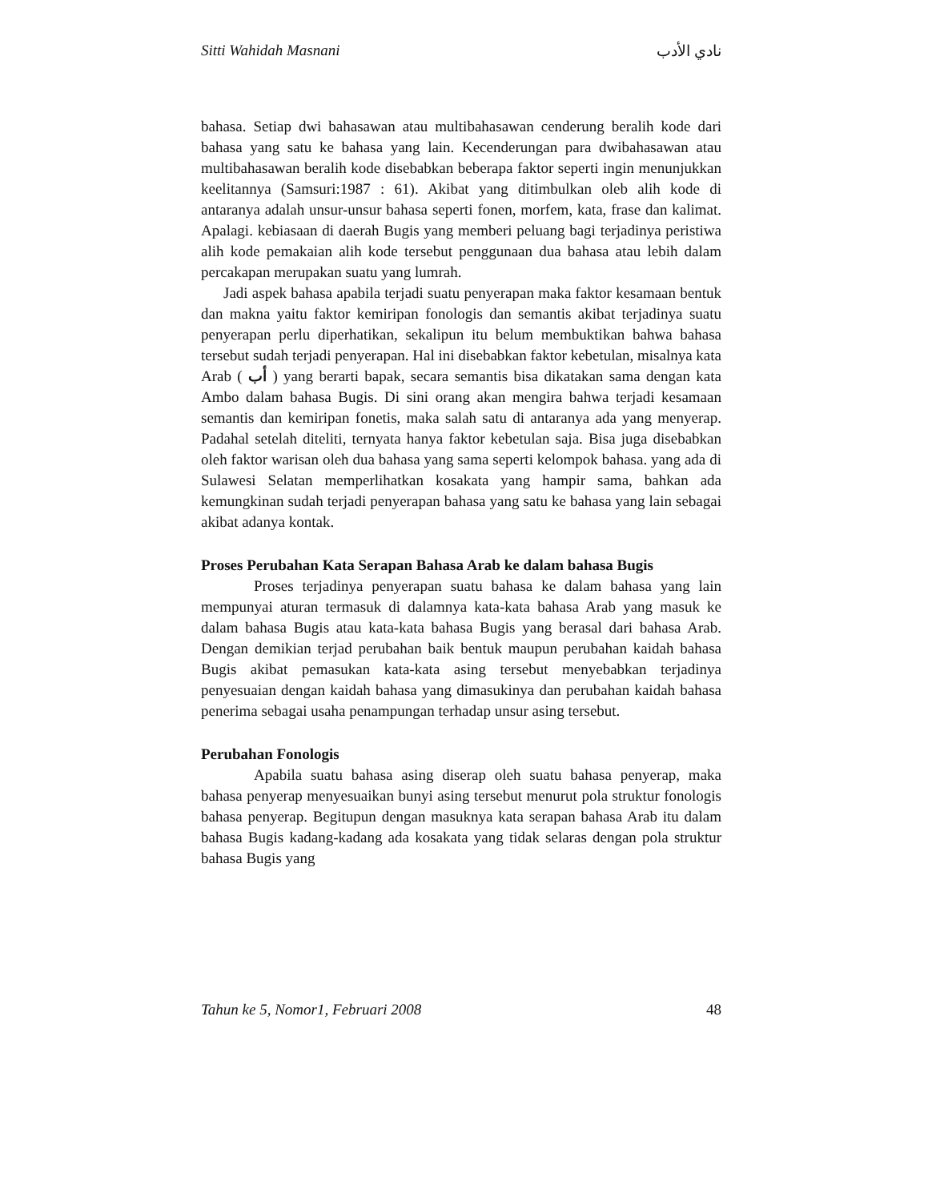Sitti Wahidah Masnani نادي الأدب
bahasa. Setiap dwi bahasawan atau multibahasawan cenderung beralih kode dari bahasa yang satu ke bahasa yang lain. Kecenderungan para dwibahasawan atau multibahasawan beralih kode disebabkan beberapa faktor seperti ingin menunjukkan keelitannya (Samsuri:1987 : 61). Akibat yang ditimbulkan oleb alih kode di antaranya adalah unsur-unsur bahasa seperti fonen, morfem, kata, frase dan kalimat. Apalagi. kebiasaan di daerah Bugis yang memberi peluang bagi terjadinya peristiwa alih kode pemakaian alih kode tersebut penggunaan dua bahasa atau lebih dalam percakapan merupakan suatu yang lumrah.
Jadi aspek bahasa apabila terjadi suatu penyerapan maka faktor kesamaan bentuk dan makna yaitu faktor kemiripan fonologis dan semantis akibat terjadinya suatu penyerapan perlu diperhatikan, sekalipun itu belum membuktikan bahwa bahasa tersebut sudah terjadi penyerapan. Hal ini disebabkan faktor kebetulan, misalnya kata Arab ( أب ) yang berarti bapak, secara semantis bisa dikatakan sama dengan kata Ambo dalam bahasa Bugis. Di sini orang akan mengira bahwa terjadi kesamaan semantis dan kemiripan fonetis, maka salah satu di antaranya ada yang menyerap. Padahal setelah diteliti, ternyata hanya faktor kebetulan saja. Bisa juga disebabkan oleh faktor warisan oleh dua bahasa yang sama seperti kelompok bahasa. yang ada di Sulawesi Selatan memperlihatkan kosakata yang hampir sama, bahkan ada kemungkinan sudah terjadi penyerapan bahasa yang satu ke bahasa yang lain sebagai akibat adanya kontak.
Proses Perubahan Kata Serapan Bahasa Arab ke dalam bahasa Bugis
Proses terjadinya penyerapan suatu bahasa ke dalam bahasa yang lain mempunyai aturan termasuk di dalamnya kata-kata bahasa Arab yang masuk ke dalam bahasa Bugis atau kata-kata bahasa Bugis yang berasal dari bahasa Arab. Dengan demikian terjad perubahan baik bentuk maupun perubahan kaidah bahasa Bugis akibat pemasukan kata-kata asing tersebut menyebabkan terjadinya penyesuaian dengan kaidah bahasa yang dimasukinya dan perubahan kaidah bahasa penerima sebagai usaha penampungan terhadap unsur asing tersebut.
Perubahan Fonologis
Apabila suatu bahasa asing diserap oleh suatu bahasa penyerap, maka bahasa penyerap menyesuaikan bunyi asing tersebut menurut pola struktur fonologis bahasa penyerap. Begitupun dengan masuknya kata serapan bahasa Arab itu dalam bahasa Bugis kadang-kadang ada kosakata yang tidak selaras dengan pola struktur bahasa Bugis yang
Tahun ke 5, Nomor1, Februari 2008 48